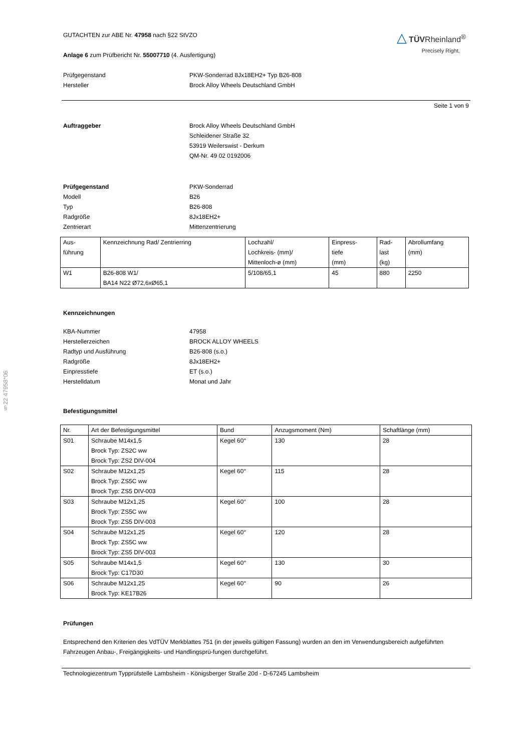§22 47958*06
△ TÜVRheinland<sup>®</sup>
Precisely Right.
GUTACHTEN zur ABE Nr. 47958 nach §22 StVZO
Anlage 6 zum Prüfbericht Nr. 55007710 (4. Ausfertigung)
Prüfgegenstand
Hersteller
PKW-Sonderrad 8Jx18EH2+ Typ B26-808
Brock Alloy Wheels Deutschland GmbH
Seite 1 von 9
Auftraggeber Brock Alloy Wheels Deutschland GmbH
Schleidener Straße 32
53919 Weilerswist - Derkum
QM-Nr. 49 02 0192006
Prüfgegenstand
Modell
Typ
Radgröße
Zentrierart
PKW-Sonderrad
B26
B26-808
8Jx18EH2+
Mittenzentrierung
| Aus- führung | Kennzeichnung Rad/ Zentrierring | Lochzahl/ Lochkreis- (mm)/ Mittenloch-ø (mm) | Einpress- tiefe (mm) | Rad- last (kg) | Abrollumfang (mm) |
| --- | --- | --- | --- | --- | --- |
| W1 | B26-808 W1/ BA14 N22 Ø72,6xØ65,1 | 5/108/65,1 | 45 | 880 | 2250 |
Kennzeichnungen
KBA-Nummer
Herstellerzeichen
Radtyp und Ausführung
Radgröße
Einpresstiefe
Herstelldatum
47958
BROCK ALLOY WHEELS
B26-808 (s.o.)
8Jx18EH2+
ET (s.o.)
Monat und Jahr
Befestigungsmittel
| Nr. | Art der Befestigungsmittel | Bund | Anzugsmoment (Nm) | Schaftlänge (mm) |
| --- | --- | --- | --- | --- |
| S01 | Schraube M14x1,5 Brock Typ: ZS2C ww Brock Typ: ZS2 DIV-004 | Kegel 60° | 130 | 28 |
| S02 | Schraube M12x1,25 Brock Typ: ZS5C ww Brock Typ: ZS5 DIV-003 | Kegel 60° | 115 | 28 |
| S03 | Schraube M12x1,25 Brock Typ: ZS5C ww Brock Typ: ZS5 DIV-003 | Kegel 60° | 100 | 28 |
| S04 | Schraube M12x1,25 Brock Typ: ZS5C ww Brock Typ: ZS5 DIV-003 | Kegel 60° | 120 | 28 |
| S05 | Schraube M14x1,5 Brock Typ: C17D30 | Kegel 60° | 130 | 30 |
| S06 | Schraube M12x1,25 Brock Typ: KE17B26 | Kegel 60° | 90 | 26 |
Prüfungen
Entsprechend den Kriterien des VdTÜV Merkblattes 751 (in der jeweils gültigen Fassung) wurden an den im Verwendungsbereich aufgeführten Fahrzeugen Anbau-, Freigängigkeits- und Handlingsprü-fungen durchgeführt.
Technologiezentrum Typprüfstelle Lambsheim - Königsberger Straße 20d - D-67245 Lambsheim